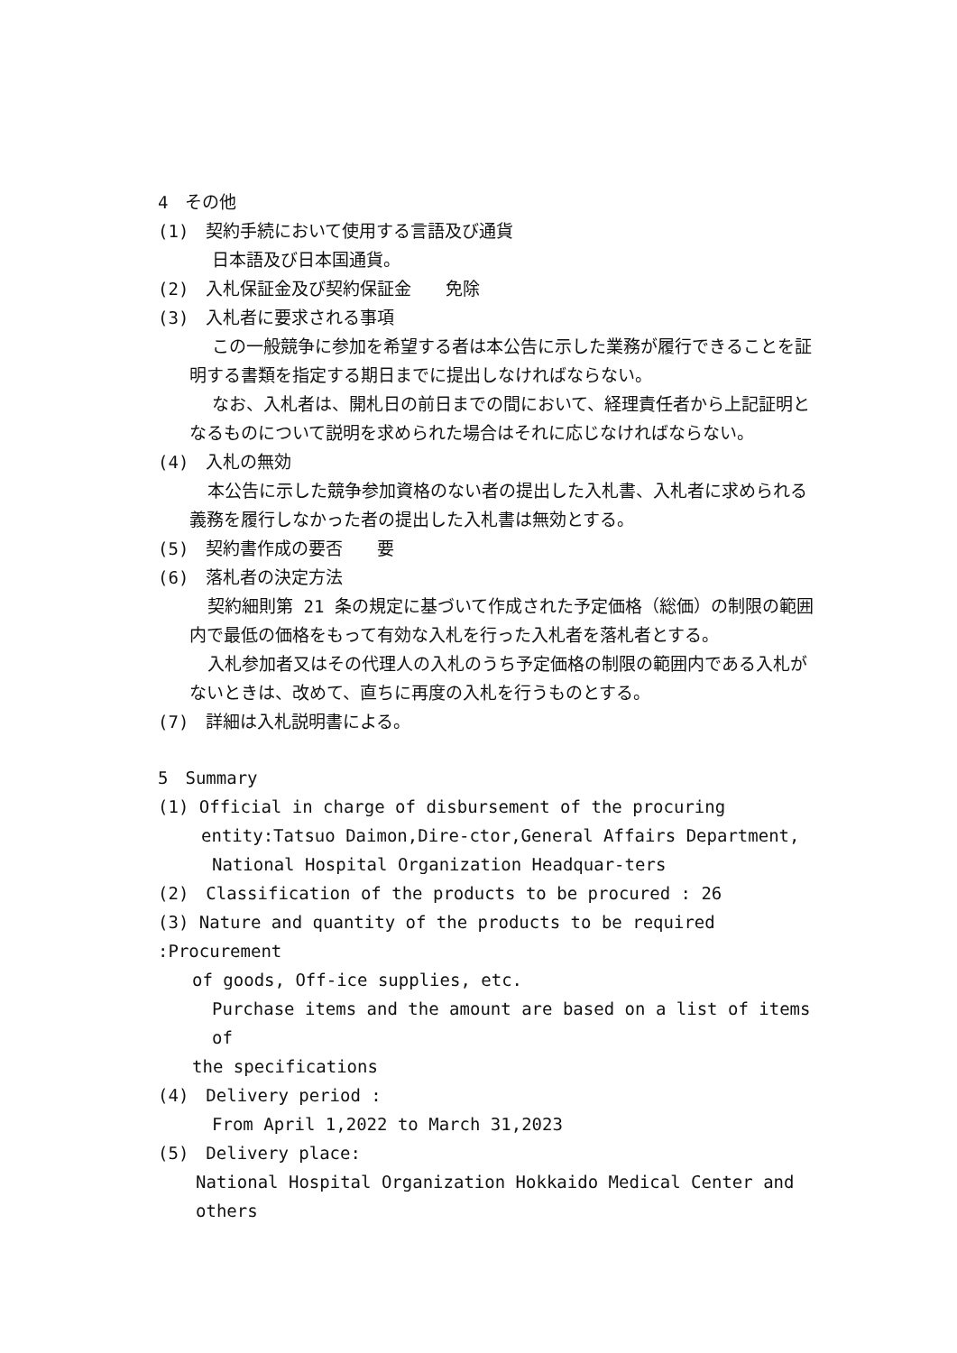4　その他
(1)　契約手続において使用する言語及び通貨
日本語及び日本国通貨。
(2)　入札保証金及び契約保証金　　免除
(3)　入札者に要求される事項
この一般競争に参加を希望する者は本公告に示した業務が履行できることを証明する書類を指定する期日までに提出しなければならない。
なお、入札者は、開札日の前日までの間において、経理責任者から上記証明となるものについて説明を求められた場合はそれに応じなければならない。
(4)　入札の無効
本公告に示した競争参加資格のない者の提出した入札書、入札者に求められる義務を履行しなかった者の提出した入札書は無効とする。
(5)　契約書作成の要否　　要
(6)　落札者の決定方法
契約細則第 21 条の規定に基づいて作成された予定価格（総価）の制限の範囲内で最低の価格をもって有効な入札を行った入札者を落札者とする。
入札参加者又はその代理人の入札のうち予定価格の制限の範囲内である入札がないときは、改めて、直ちに再度の入札を行うものとする。
(7)　詳細は入札説明書による。
5　Summary
(1) Official in charge of disbursement of the procuring
entity:Tatsuo Daimon,Dire-ctor,General Affairs Department,
National Hospital Organization Headquar-ters
(2)　Classification of the products to be procured : 26
(3) Nature and quantity of the products to be required :Procurement
of goods, Off-ice supplies, etc.
Purchase items and the amount are based on a list of items of
the specifications
(4)　Delivery period :
From April 1,2022 to March 31,2023
(5)　Delivery place:
National Hospital Organization Hokkaido Medical Center and others